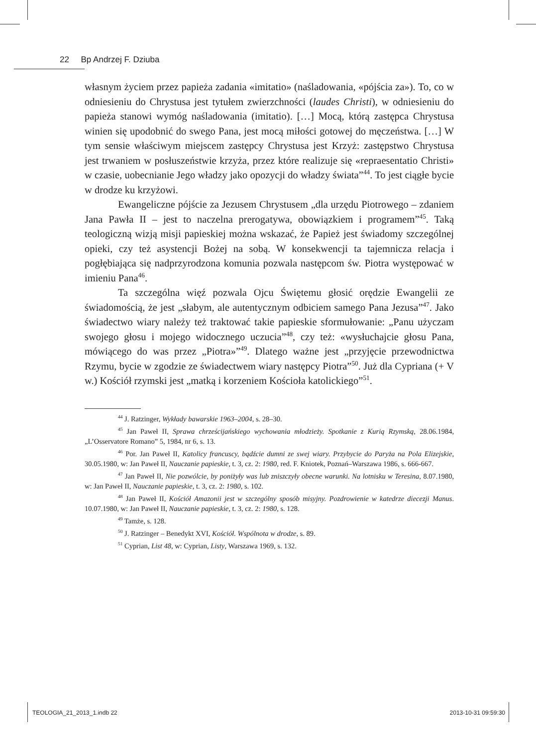22 Bp Andrzej F. Dziuba
własnym życiem przez papieża zadania «imitatio» (naśladowania, «pójścia za»). To, co w odniesieniu do Chrystusa jest tytułem zwierzchności (laudes Christi), w odniesieniu do papieża stanowi wymóg naśladowania (imitatio). […] Mocą, którą zastępca Chrystusa winien się upodobnić do swego Pana, jest mocą miłości gotowej do męczeństwa. […] W tym sensie właściwym miejscem zastępcy Chrystusa jest Krzyż: zastępstwo Chrystusa jest trwaniem w posłuszeństwie krzyża, przez które realizuje się «repraesentatio Christi» w czasie, uobecnianie Jego władzy jako opozycji do władzy świata”<sup>44</sup>. To jest ciągłe bycie w drodze ku krzyżowi.
Ewangeliczne pójście za Jezusem Chrystusem „dla urzędu Piotrowego – zdaniem Jana Pawła II – jest to naczelna prerogatywa, obowiązkiem i programem”<sup>45</sup>. Taką teologiczną wizją misji papieskiej można wskazać, że Papież jest świadomy szczególnej opieki, czy też asystencji Bożej na sobą. W konsekwencji ta tajemnicza relacja i pogłębiająca się nadprzyrodzona komunia pozwala następcom św. Piotra występować w imieniu Pana<sup>46</sup>.
Ta szczególna więź pozwala Ojcu Świętemu głosić orędzie Ewangelii ze świadomością, że jest „słabym, ale autentycznym odbiciem samego Pana Jezusa”<sup>47</sup>. Jako świadectwo wiary należy też traktować takie papieskie sformułowanie: „Panu użyczam swojego głosu i mojego widocznego uczucia”<sup>48</sup>, czy też: «wysłuchajcie głosu Pana, mówiącego do was przez „Piotra»”<sup>49</sup>. Dlatego ważne jest „przyjęcie przewodnictwa Rzymu, bycie w zgodzie ze świadectwem wiary następcy Piotra”<sup>50</sup>. Już dla Cypriana (+ V w.) Kościół rzymski jest „matką i korzeniem Kościoła katolickiego”<sup>51</sup>.
<sup>44</sup> J. Ratzinger, Wykłady bawarskie 1963–2004, s. 28–30.
<sup>45</sup> Jan Paweł II, Sprawa chrześcijańskiego wychowania młodzieży. Spotkanie z Kurią Rzymską, 28.06.1984, „L’Osservatore Romano” 5, 1984, nr 6, s. 13.
<sup>46</sup> Por. Jan Paweł II, Katolicy francuscy, bądźcie dumni ze swej wiary. Przybycie do Paryża na Pola Elizejskie, 30.05.1980, w: Jan Paweł II, Nauczanie papieskie, t. 3, cz. 2: 1980, red. F. Kniotek, Poznań–Warszawa 1986, s. 666-667.
<sup>47</sup> Jan Paweł II, Nie pozwólcie, by poniżyły was lub zniszczyły obecne warunki. Na lotnisku w Teresina, 8.07.1980, w: Jan Paweł II, Nauczanie papieskie, t. 3, cz. 2: 1980, s. 102.
<sup>48</sup> Jan Paweł II, Kościół Amazonii jest w szczególny sposób misyjny. Pozdrowienie w katedrze diecezji Manus. 10.07.1980, w: Jan Paweł II, Nauczanie papieskie, t. 3, cz. 2: 1980, s. 128.
<sup>49</sup> Tamże, s. 128.
<sup>50</sup> J. Ratzinger – Benedykt XVI, Kościół. Wspólnota w drodze, s. 89.
<sup>51</sup> Cyprian, List 48, w: Cyprian, Listy, Warszawa 1969, s. 132.
TEOLOGIA_21_2013_1.indb 22 2013-10-31 09:59:30